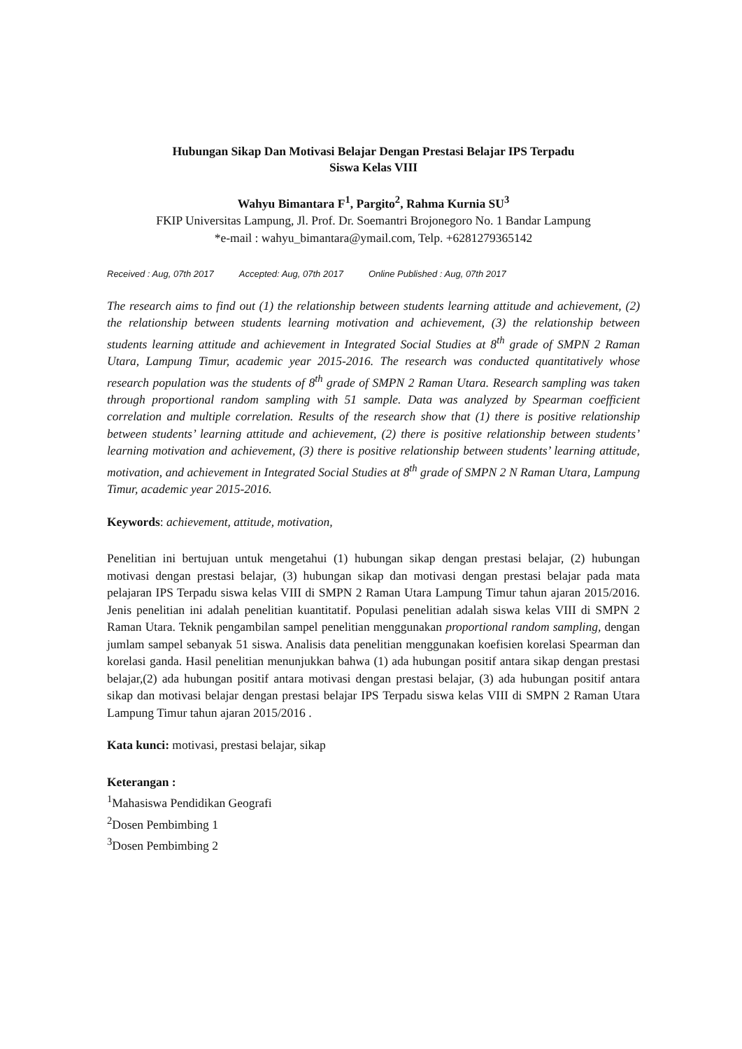Hubungan Sikap Dan Motivasi Belajar Dengan Prestasi Belajar IPS Terpadu
Siswa Kelas VIII
Wahyu Bimantara F<sup>1</sup>, Pargito<sup>2</sup>, Rahma Kurnia SU<sup>3</sup>
FKIP Universitas Lampung, Jl. Prof. Dr. Soemantri Brojonegoro No. 1 Bandar Lampung
*e-mail : wahyu_bimantara@ymail.com, Telp. +6281279365142
Received : Aug, 07th 2017 Accepted: Aug, 07th 2017 Online Published : Aug, 07th 2017
The research aims to find out (1) the relationship between students learning attitude and achievement, (2) the relationship between students learning motivation and achievement, (3) the relationship between students learning attitude and achievement in Integrated Social Studies at 8<sup>th</sup> grade of SMPN 2 Raman Utara, Lampung Timur, academic year 2015-2016. The research was conducted quantitatively whose research population was the students of 8<sup>th</sup> grade of SMPN 2 Raman Utara. Research sampling was taken through proportional random sampling with 51 sample. Data was analyzed by Spearman coefficient correlation and multiple correlation. Results of the research show that (1) there is positive relationship between students’ learning attitude and achievement, (2) there is positive relationship between students’ learning motivation and achievement, (3) there is positive relationship between students’ learning attitude, motivation, and achievement in Integrated Social Studies at 8<sup>th</sup> grade of SMPN 2 N Raman Utara, Lampung Timur, academic year 2015-2016.
Keywords: achievement, attitude, motivation,
Penelitian ini bertujuan untuk mengetahui (1) hubungan sikap dengan prestasi belajar, (2) hubungan motivasi dengan prestasi belajar, (3) hubungan sikap dan motivasi dengan prestasi belajar pada mata pelajaran IPS Terpadu siswa kelas VIII di SMPN 2 Raman Utara Lampung Timur tahun ajaran 2015/2016. Jenis penelitian ini adalah penelitian kuantitatif. Populasi penelitian adalah siswa kelas VIII di SMPN 2 Raman Utara. Teknik pengambilan sampel penelitian menggunakan proportional random sampling, dengan jumlam sampel sebanyak 51 siswa. Analisis data penelitian menggunakan koefisien korelasi Spearman dan korelasi ganda. Hasil penelitian menunjukkan bahwa (1) ada hubungan positif antara sikap dengan prestasi belajar,(2) ada hubungan positif antara motivasi dengan prestasi belajar, (3) ada hubungan positif antara sikap dan motivasi belajar dengan prestasi belajar IPS Terpadu siswa kelas VIII di SMPN 2 Raman Utara Lampung Timur tahun ajaran 2015/2016 .
Kata kunci: motivasi, prestasi belajar, sikap
Keterangan :
<sup>1</sup> Mahasiswa Pendidikan Geografi
<sup>2</sup> Dosen Pembimbing 1
<sup>3</sup> Dosen Pembimbing 2